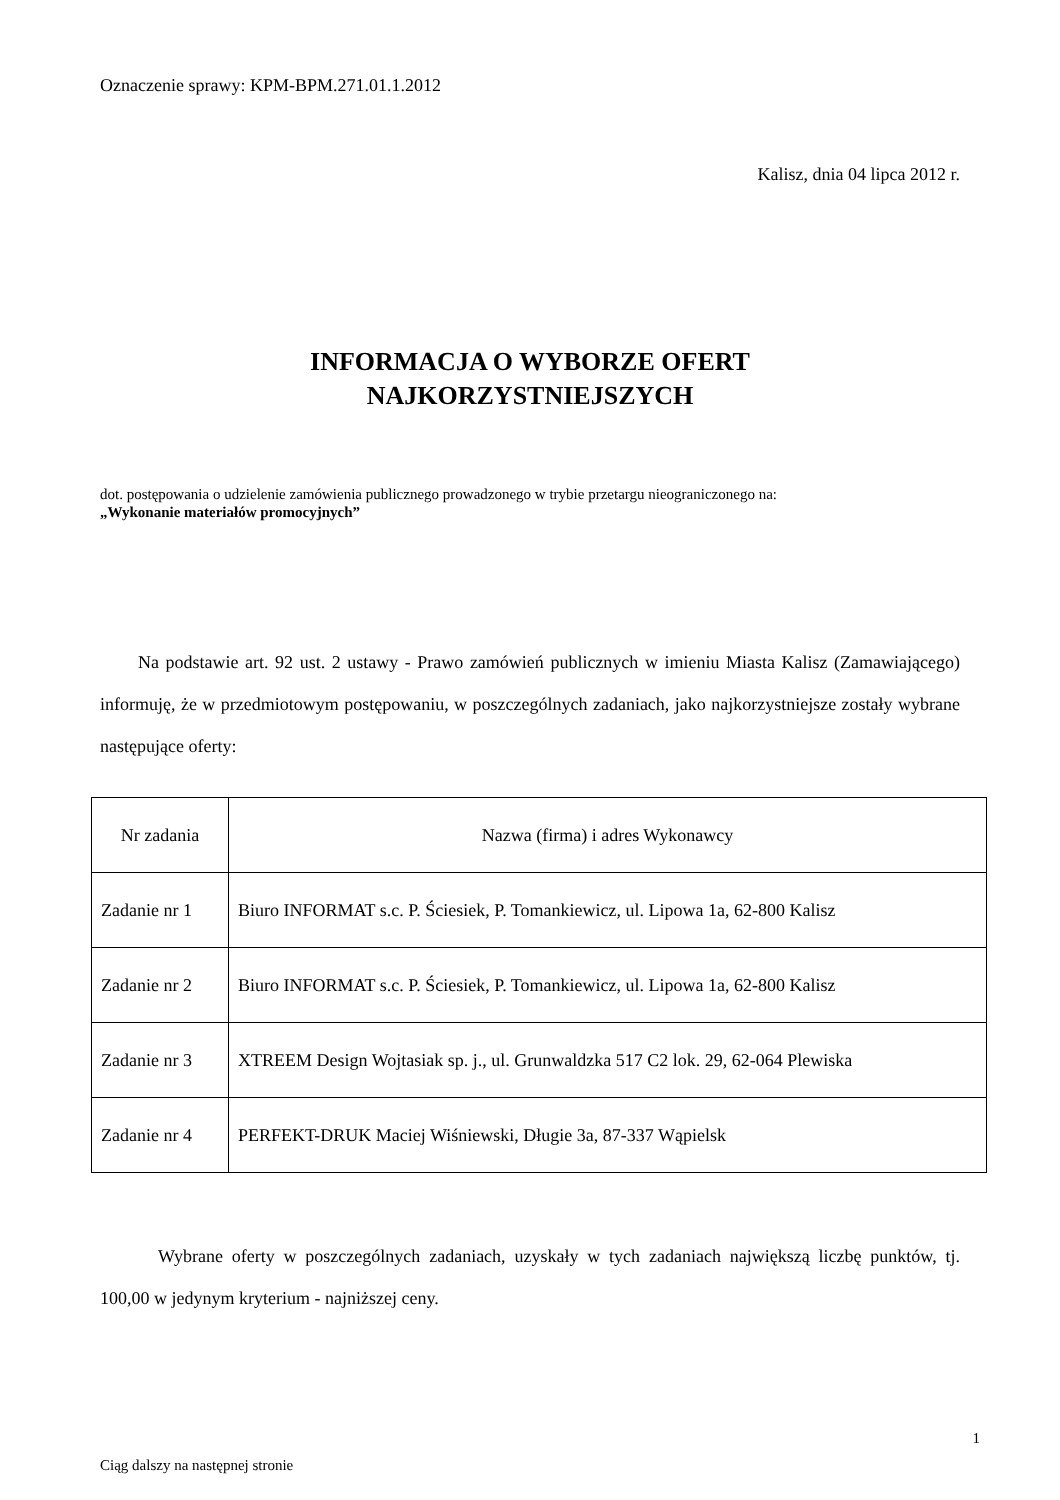Oznaczenie sprawy: KPM-BPM.271.01.1.2012
Kalisz, dnia 04 lipca 2012 r.
INFORMACJA O WYBORZE OFERT
NAJKORZYSTNIEJSZYCH
dot. postępowania o udzielenie zamówienia publicznego prowadzonego w trybie przetargu nieograniczonego na:
„Wykonanie materiałów promocyjnych”
Na podstawie art. 92 ust. 2 ustawy - Prawo zamówień publicznych w imieniu Miasta Kalisz (Zamawiającego) informuję, że w przedmiotowym postępowaniu, w poszczególnych zadaniach, jako najkorzystniejsze zostały wybrane następujące oferty:
| Nr zadania | Nazwa (firma) i adres Wykonawcy |
| --- | --- |
| Zadanie nr 1 | Biuro INFORMAT s.c. P. Ściesiek, P. Tomankiewicz, ul. Lipowa 1a, 62-800 Kalisz |
| Zadanie nr 2 | Biuro INFORMAT s.c. P. Ściesiek, P. Tomankiewicz, ul. Lipowa 1a, 62-800 Kalisz |
| Zadanie nr 3 | XTREEM Design Wojtasiak sp. j., ul. Grunwaldzka 517 C2 lok. 29, 62-064 Plewiska |
| Zadanie nr 4 | PERFEKT-DRUK Maciej Wiśniewski, Długie 3a, 87-337 Wąpielsk |
Wybrane oferty w poszczególnych zadaniach, uzyskały w tych zadaniach największą liczbę punktów, tj. 100,00 w jedynym kryterium - najniższej ceny.
Ciąg dalszy na następnej stronie
1